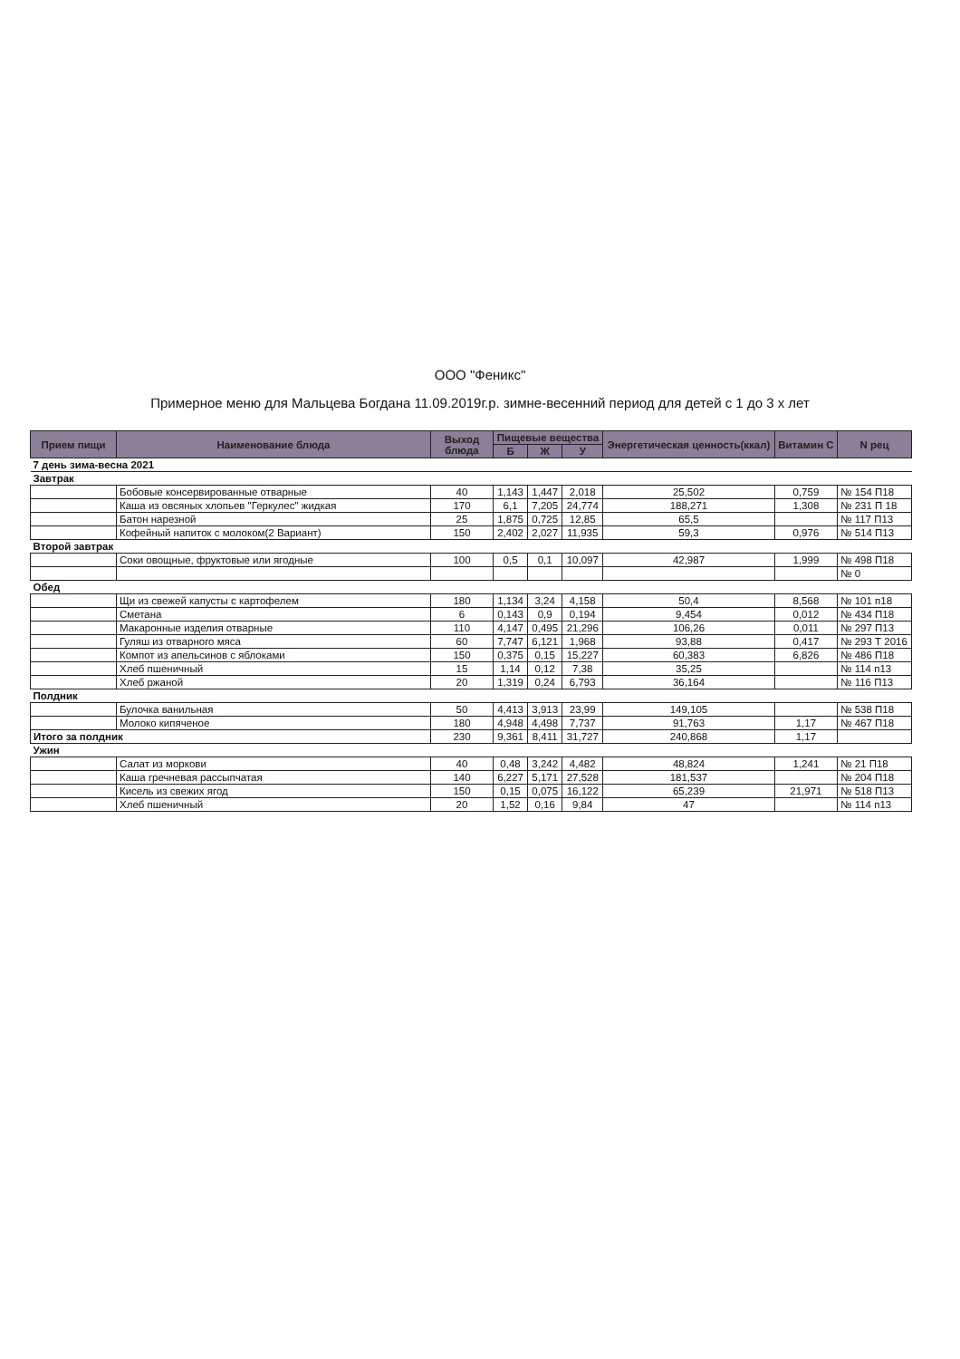ООО "Феникс"
Примерное меню для Мальцева Богдана 11.09.2019г.р. зимне-весенний период для детей с 1 до 3 х лет
| Прием пищи | Наименование блюда | Выход блюда | Пищевые вещества | | | Энергетическая ценность(ккал) | Витамин С | N рец |
| --- | --- | --- | --- | --- | --- | --- | --- | --- |
| | | | Б | Ж | У | | | |
| 7 день зима-весна 2021 | | | | | | | | |
| Завтрак | | | | | | | | |
| | Бобовые консервированные отварные | 40 | 1,143 | 1,447 | 2,018 | 25,502 | 0,759 | № 154 П18 |
| | Каша из овсяных хлопьев "Геркулес" жидкая | 170 | 6,1 | 7,205 | 24,774 | 188,271 | 1,308 | № 231 П 18 |
| | Батон нарезной | 25 | 1,875 | 0,725 | 12,85 | 65,5 | | № 117 П13 |
| | Кофейный напиток с молоком(2 Вариант) | 150 | 2,402 | 2,027 | 11,935 | 59,3 | 0,976 | № 514 П13 |
| Второй завтрак | | | | | | | | |
| | Соки овощные, фруктовые или ягодные | 100 | 0,5 | 0,1 | 10,097 | 42,987 | 1,999 | № 498 П18 |
| | | | | | | | | № 0 |
| Обед | | | | | | | | |
| | Щи из свежей капусты с картофелем | 180 | 1,134 | 3,24 | 4,158 | 50,4 | 8,568 | № 101 п18 |
| | Сметана | 6 | 0,143 | 0,9 | 0,194 | 9,454 | 0,012 | № 434 П18 |
| | Макаронные изделия отварные | 110 | 4,147 | 0,495 | 21,296 | 106,26 | 0,011 | № 297 П13 |
| | Гуляш из отварного мяса | 60 | 7,747 | 6,121 | 1,968 | 93,88 | 0,417 | № 293 Т 2016 |
| | Компот из апельсинов с яблоками | 150 | 0,375 | 0,15 | 15,227 | 60,383 | 6,826 | № 486 П18 |
| | Хлеб пшеничный | 15 | 1,14 | 0,12 | 7,38 | 35,25 | | № 114 п13 |
| | Хлеб ржаной | 20 | 1,319 | 0,24 | 6,793 | 36,164 | | № 116 П13 |
| Полдник | | | | | | | | |
| | Булочка ванильная | 50 | 4,413 | 3,913 | 23,99 | 149,105 | | № 538 П18 |
| | Молоко кипяченое | 180 | 4,948 | 4,498 | 7,737 | 91,763 | 1,17 | № 467 П18 |
| Итого за полдник | | 230 | 9,361 | 8,411 | 31,727 | 240,868 | 1,17 | |
| Ужин | | | | | | | | |
| | Салат из моркови | 40 | 0,48 | 3,242 | 4,482 | 48,824 | 1,241 | № 21 П18 |
| | Каша гречневая рассыпчатая | 140 | 6,227 | 5,171 | 27,528 | 181,537 | | № 204 П18 |
| | Кисель из свежих ягод | 150 | 0,15 | 0,075 | 16,122 | 65,239 | 21,971 | № 518 П13 |
| | Хлеб пшеничный | 20 | 1,52 | 0,16 | 9,84 | 47 | | № 114 п13 |